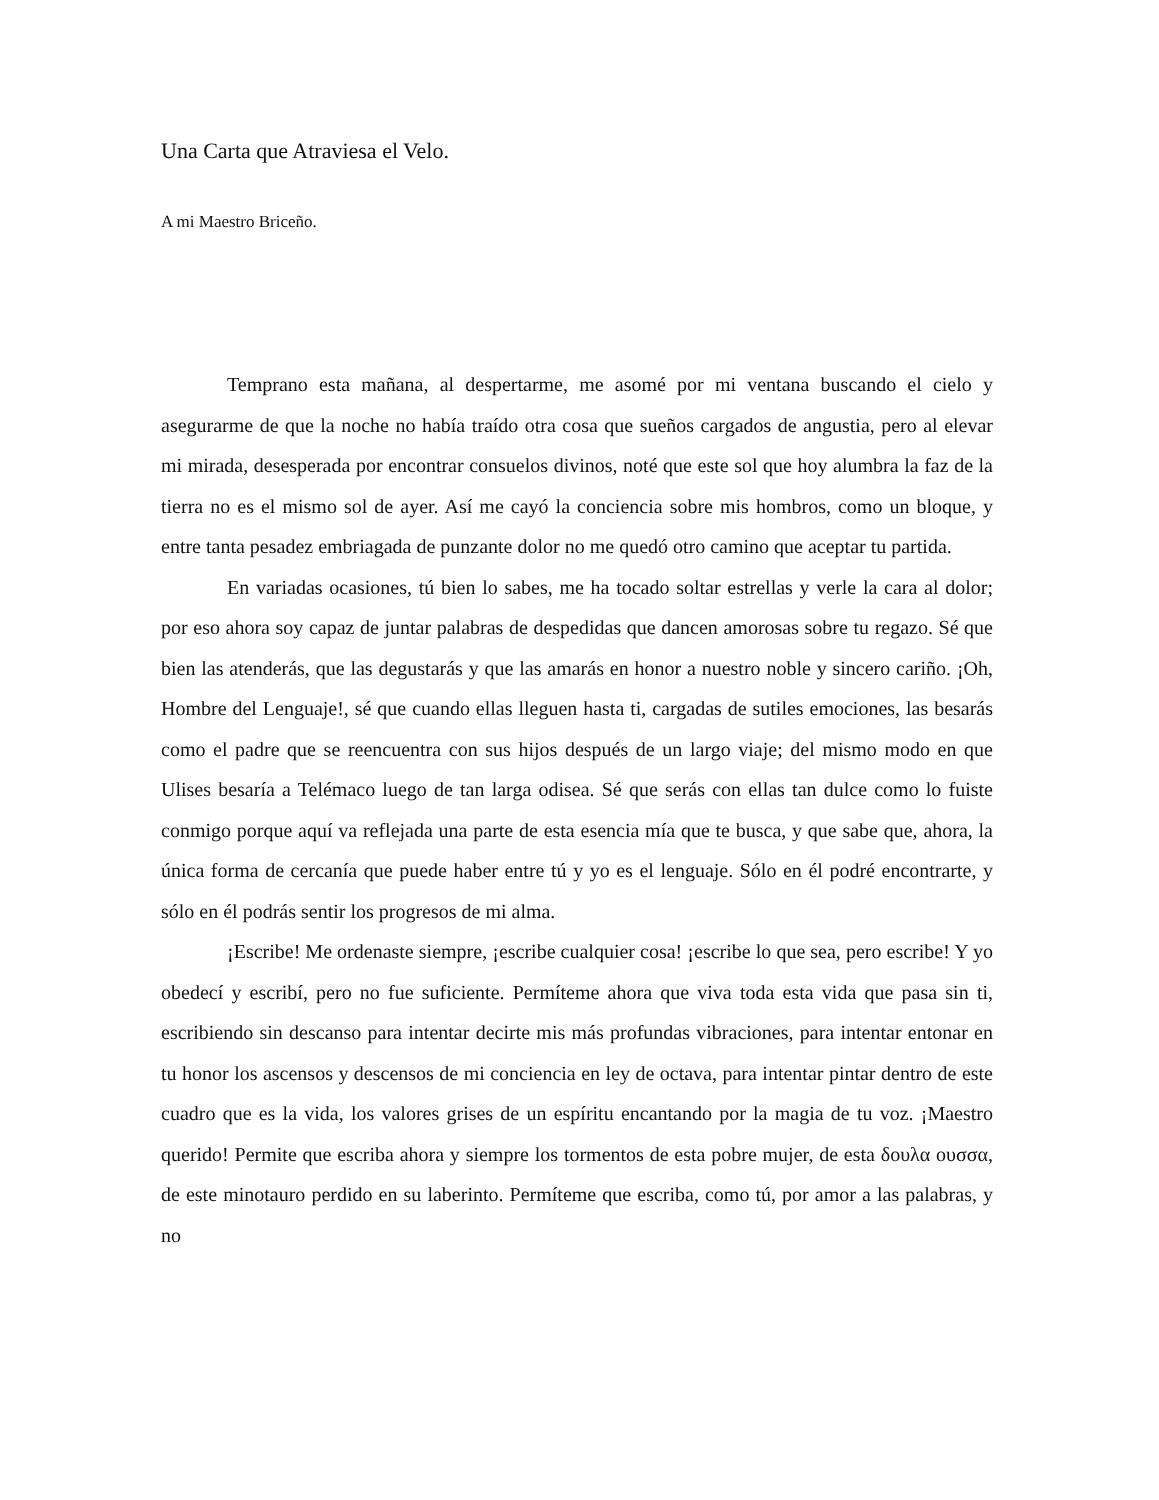Una Carta que Atraviesa el Velo.
A mi Maestro Briceño.
Temprano esta mañana, al despertarme, me asomé por mi ventana buscando el cielo y asegurarme de que la noche no había traído otra cosa que sueños cargados de angustia, pero al elevar mi mirada, desesperada por encontrar consuelos divinos, noté que este sol que hoy alumbra la faz de la tierra no es el mismo sol de ayer. Así me cayó la conciencia sobre mis hombros, como un bloque, y entre tanta pesadez embriagada de punzante dolor no me quedó otro camino que aceptar tu partida.
En variadas ocasiones, tú bien lo sabes, me ha tocado soltar estrellas y verle la cara al dolor; por eso ahora soy capaz de juntar palabras de despedidas que dancen amorosas sobre tu regazo. Sé que bien las atenderás, que las degustarás y que las amarás en honor a nuestro noble y sincero cariño. ¡Oh, Hombre del Lenguaje!, sé que cuando ellas lleguen hasta ti, cargadas de sutiles emociones, las besarás como el padre que se reencuentra con sus hijos después de un largo viaje; del mismo modo en que Ulises besaría a Telémaco luego de tan larga odisea. Sé que serás con ellas tan dulce como lo fuiste conmigo porque aquí va reflejada una parte de esta esencia mía que te busca, y que sabe que, ahora, la única forma de cercanía que puede haber entre tú y yo es el lenguaje. Sólo en él podré encontrarte, y sólo en él podrás sentir los progresos de mi alma.
¡Escribe! Me ordenaste siempre, ¡escribe cualquier cosa! ¡escribe lo que sea, pero escribe! Y yo obedecí y escribí, pero no fue suficiente. Permíteme ahora que viva toda esta vida que pasa sin ti, escribiendo sin descanso para intentar decirte mis más profundas vibraciones, para intentar entonar en tu honor los ascensos y descensos de mi conciencia en ley de octava, para intentar pintar dentro de este cuadro que es la vida, los valores grises de un espíritu encantando por la magia de tu voz. ¡Maestro querido! Permite que escriba ahora y siempre los tormentos de esta pobre mujer, de esta δουλα ουσσα, de este minotauro perdido en su laberinto. Permíteme que escriba, como tú, por amor a las palabras, y no